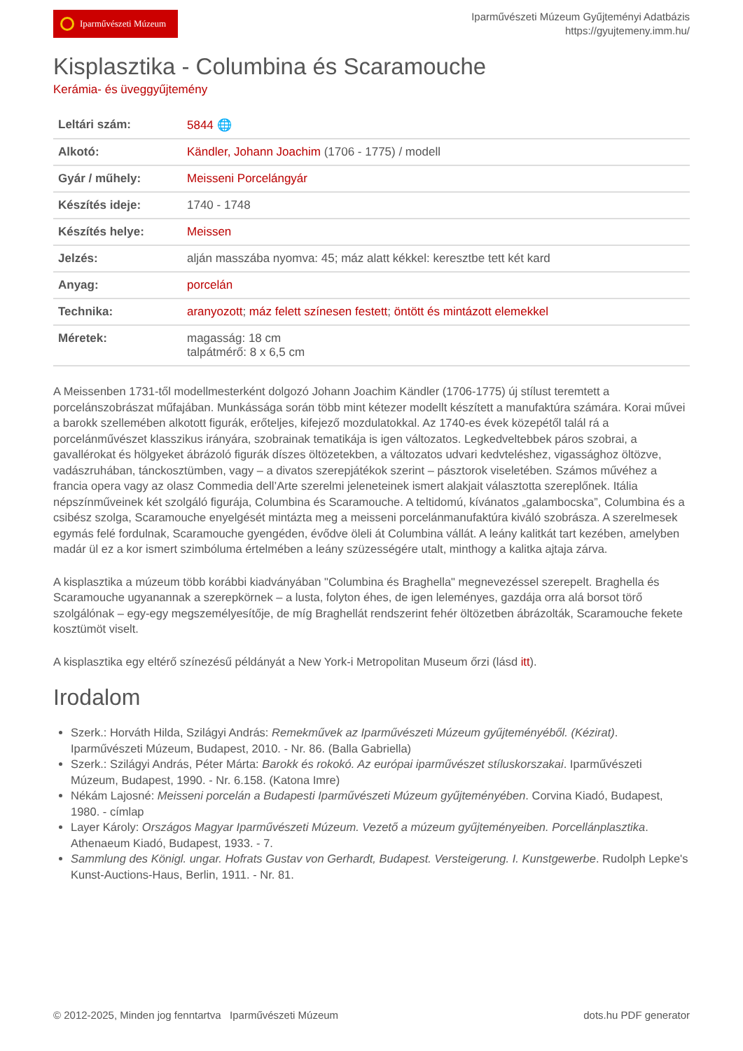Iparművészeti Múzeum
Iparművészeti Múzeum Gyűjteményi Adatbázis
https://gyujtemeny.imm.hu/
Kisplasztika - Columbina és Scaramouche
Kerámia- és üveggyűjtemény
| Leltári szám: | 5844 🌐 |
| Alkotó: | Kändler, Johann Joachim (1706 - 1775) / modell |
| Gyár / műhely: | Meisseni Porcelángyár |
| Készítés ideje: | 1740 - 1748 |
| Készítés helye: | Meissen |
| Jelzés: | alján masszába nyomva: 45; máz alatt kékkel: keresztbe tett két kard |
| Anyag: | porcelán |
| Technika: | aranyozott ; máz felett színesen festett ; öntött és mintázott elemekkel |
| Méretek: | magasság: 18 cm talpátmérő: 8 x 6,5 cm |
A Meissenben 1731-től modellmesterként dolgozó Johann Joachim Kändler (1706-1775) új stílust teremtett a porcelánszobrászat műfajában. Munkássága során több mint kétezer modellt készített a manufaktúra számára. Korai művei a barokk szellemében alkotott figurák, erőteljes, kifejező mozdulatokkal. Az 1740-es évek közepétől talál rá a porcelánművészet klasszikus irányára, szobrainak tematikája is igen változatos. Legkedveltebbek páros szobrai, a gavallérokat és hölgyeket ábrázoló figurák díszes öltözetekben, a változatos udvari kedvteléshez, vigassághoz öltözve, vadászruhában, tánckosztümben, vagy – a divatos szerepjátékok szerint – pásztorok viseletében. Számos művéhez a francia opera vagy az olasz Commedia dell’Arte szerelmi jeleneteinek ismert alakjait választotta szereplőnek. Itália népszínműveinek két szolgáló figurája, Columbina és Scaramouche. A teltidomú, kívánatos „galambocska”, Columbina és a csibész szolga, Scaramouche enyelgését mintázta meg a meisseni porcelánmanufaktúra kiváló szobrásza. A szerelmesek egymás felé fordulnak, Scaramouche gyengéden, évődve öleli át Columbina vállát. A leány kalitkát tart kezében, amelyben madár ül ez a kor ismert szimbóluma értelmében a leány szüzességére utalt, minthogy a kalitka ajtaja zárva.
A kisplasztika a múzeum több korábbi kiadványában "Columbina és Braghella" megnevezéssel szerepelt. Braghella és Scaramouche ugyanannak a szerepkörnek – a lusta, folyton éhes, de igen leleményes, gazdája orra alá borsot törő szolgálónak – egy-egy megszemélyesítője, de míg Braghellát rendszerint fehér öltözetben ábrázolták, Scaramouche fekete kosztümöt viselt.
A kisplasztika egy eltérő színezésű példányát a New York-i Metropolitan Museum őrzi (lásd itt).
Irodalom
Szerk.: Horváth Hilda, Szilágyi András: Remekművek az Iparművészeti Múzeum gyűjteményéből. (Kézirat). Iparművészeti Múzeum, Budapest, 2010. - Nr. 86. (Balla Gabriella)
Szerk.: Szilágyi András, Péter Márta: Barokk és rokokó. Az európai iparművészet stíluskorszakai. Iparművészeti Múzeum, Budapest, 1990. - Nr. 6.158. (Katona Imre)
Nékám Lajosné: Meisseni porcelán a Budapesti Iparművészeti Múzeum gyűjteményében. Corvina Kiadó, Budapest, 1980. - címlap
Layer Károly: Országos Magyar Iparművészeti Múzeum. Vezető a múzeum gyűjteményeiben. Porcellánplasztika. Athenaeum Kiadó, Budapest, 1933. - 7.
Sammlung des Königl. ungar. Hofrats Gustav von Gerhardt, Budapest. Versteigerung. I. Kunstgewerbe. Rudolph Lepke's Kunst-Auctions-Haus, Berlin, 1911. - Nr. 81.
© 2012-2025, Minden jog fenntartva Iparművészeti Múzeum dots.hu PDF generator